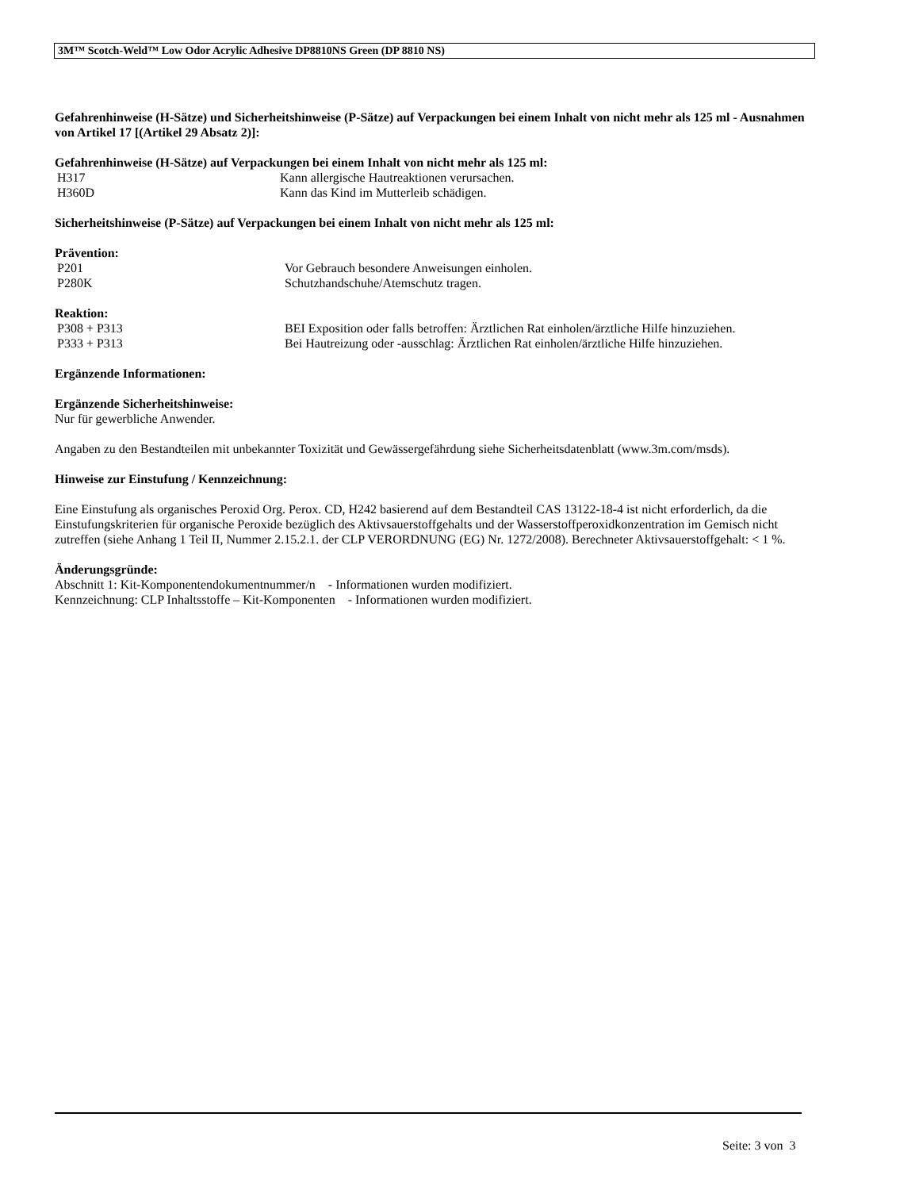3M™ Scotch-Weld™ Low Odor Acrylic Adhesive DP8810NS Green (DP 8810 NS)
Gefahrenhinweise (H-Sätze) und Sicherheitshinweise (P-Sätze) auf Verpackungen bei einem Inhalt von nicht mehr als 125 ml - Ausnahmen von Artikel 17 [(Artikel 29 Absatz 2)]:
Gefahrenhinweise (H-Sätze) auf Verpackungen bei einem Inhalt von nicht mehr als 125 ml:
H317 Kann allergische Hautreaktionen verursachen.
H360D Kann das Kind im Mutterleib schädigen.
Sicherheitshinweise (P-Sätze) auf Verpackungen bei einem Inhalt von nicht mehr als 125 ml:
Prävention:
P201 Vor Gebrauch besondere Anweisungen einholen.
P280K Schutzhandschuhe/Atemschutz tragen.
Reaktion:
P308 + P313 BEI Exposition oder falls betroffen: Ärztlichen Rat einholen/ärztliche Hilfe hinzuziehen.
P333 + P313 Bei Hautreizung oder -ausschlag: Ärztlichen Rat einholen/ärztliche Hilfe hinzuziehen.
Ergänzende Informationen:
Ergänzende Sicherheitshinweise:
Nur für gewerbliche Anwender.
Angaben zu den Bestandteilen mit unbekannter Toxizität und Gewässergefährdung siehe Sicherheitsdatenblatt (www.3m.com/msds).
Hinweise zur Einstufung / Kennzeichnung:
Eine Einstufung als organisches Peroxid Org. Perox. CD, H242 basierend auf dem Bestandteil CAS 13122-18-4 ist nicht erforderlich, da die Einstufungskriterien für organische Peroxide bezüglich des Aktivsauerstoffgehalts und der Wasserstoffperoxidkonzentration im Gemisch nicht zutreffen (siehe Anhang 1 Teil II, Nummer 2.15.2.1. der CLP VERORDNUNG (EG) Nr. 1272/2008). Berechneter Aktivsauerstoffgehalt: < 1 %.
Änderungsgründe:
Abschnitt 1: Kit-Komponentendokumentnummer/n - Informationen wurden modifiziert.
Kennzeichnung: CLP Inhaltsstoffe – Kit-Komponenten - Informationen wurden modifiziert.
Seite: 3 von 3